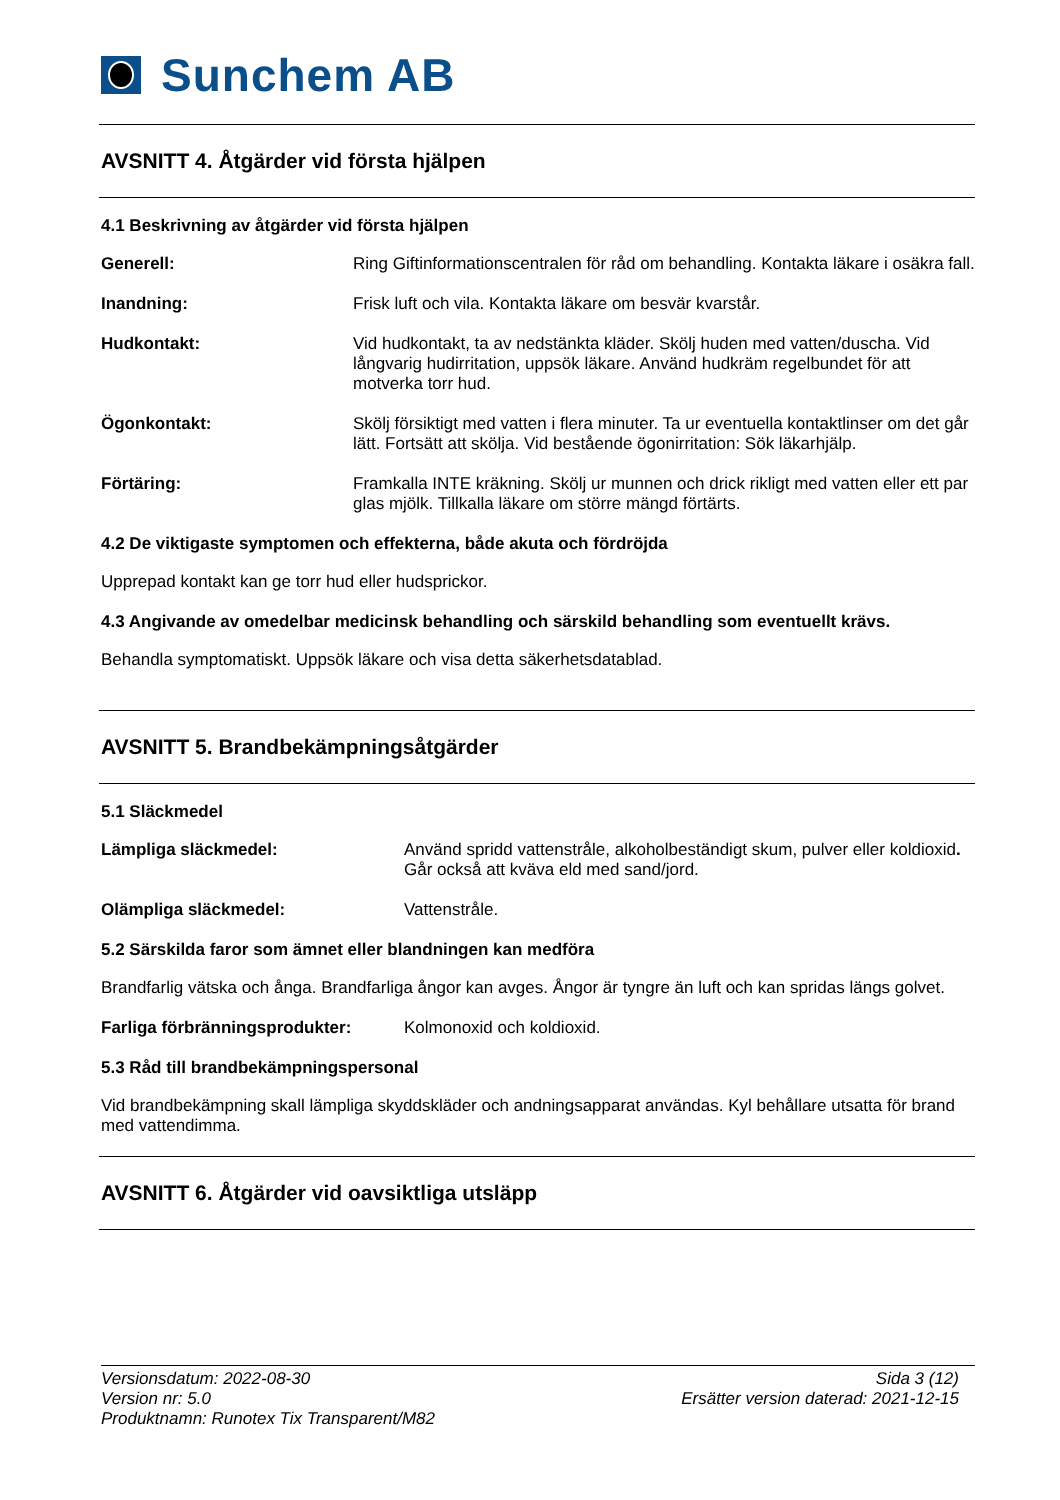Sunchem AB
AVSNITT 4. Åtgärder vid första hjälpen
4.1 Beskrivning av åtgärder vid första hjälpen
Generell: Ring Giftinformationscentralen för råd om behandling. Kontakta läkare i osäkra fall.
Inandning: Frisk luft och vila. Kontakta läkare om besvär kvarstår.
Hudkontakt: Vid hudkontakt, ta av nedstänkta kläder. Skölj huden med vatten/duscha. Vid långvarig hudirritation, uppsök läkare. Använd hudkräm regelbundet för att motverka torr hud.
Ögonkontakt: Skölj försiktigt med vatten i flera minuter. Ta ur eventuella kontaktlinser om det går lätt. Fortsätt att skölja. Vid bestående ögonirritation: Sök läkarhjälp.
Förtäring: Framkalla INTE kräkning. Skölj ur munnen och drick rikligt med vatten eller ett par glas mjölk. Tillkalla läkare om större mängd förtärts.
4.2 De viktigaste symptomen och effekterna, både akuta och fördröjda
Upprepad kontakt kan ge torr hud eller hudsprickor.
4.3 Angivande av omedelbar medicinsk behandling och särskild behandling som eventuellt krävs.
Behandla symptomatiskt. Uppsök läkare och visa detta säkerhetsdatablad.
AVSNITT 5. Brandbekämpningsåtgärder
5.1 Släckmedel
Lämpliga släckmedel: Använd spridd vattenstråle, alkoholbeständigt skum, pulver eller koldioxid. Går också att kväva eld med sand/jord.
Olämpliga släckmedel: Vattenstråle.
5.2 Särskilda faror som ämnet eller blandningen kan medföra
Brandfarlig vätska och ånga. Brandfarliga ångor kan avges. Ångor är tyngre än luft och kan spridas längs golvet.
Farliga förbränningsprodukter: Kolmonoxid och koldioxid.
5.3 Råd till brandbekämpningspersonal
Vid brandbekämpning skall lämpliga skyddskläder och andningsapparat användas. Kyl behållare utsatta för brand med vattendimma.
AVSNITT 6. Åtgärder vid oavsiktliga utsläpp
Versionsdatum: 2022-08-30
Version nr: 5.0
Produktnamn: Runotex Tix Transparent/M82
Sida 3 (12)
Ersätter version daterad: 2021-12-15